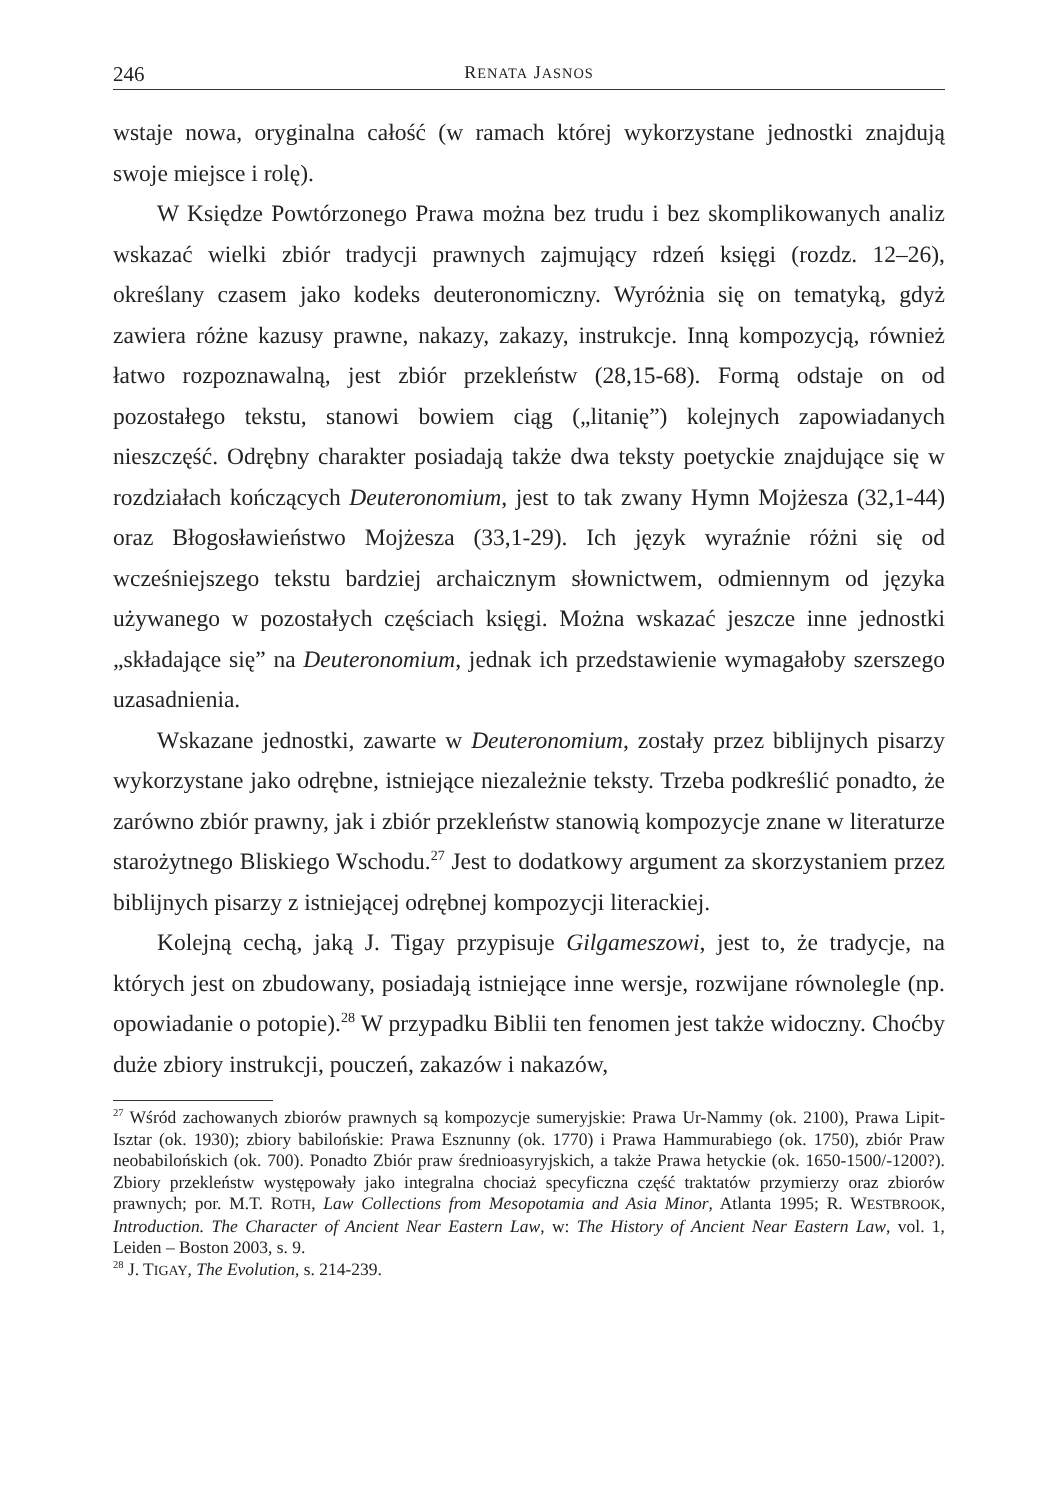246 RENATA JASNOS
wstaje nowa, oryginalna całość (w ramach której wykorzystane jednostki znajdują swoje miejsce i rolę).
W Księdze Powtórzonego Prawa można bez trudu i bez skomplikowanych analiz wskazać wielki zbiór tradycji prawnych zajmujący rdzeń księgi (rozdz. 12–26), określany czasem jako kodeks deuteronomiczny. Wyróżnia się on tematyką, gdyż zawiera różne kazusy prawne, nakazy, zakazy, instrukcje. Inną kompozycją, również łatwo rozpoznawalną, jest zbiór przekleństw (28,15-68). Formą odstaje on od pozostałego tekstu, stanowi bowiem ciąg („litanię”) kolejnych zapowiadanych nieszczęść. Odrębny charakter posiadają także dwa teksty poetyckie znajdujące się w rozdziałach kończących Deuteronomium, jest to tak zwany Hymn Mojżesza (32,1-44) oraz Błogosławieństwo Mojżesza (33,1-29). Ich język wyraźnie różni się od wcześniejszego tekstu bardziej archaicznym słownictwem, odmiennym od języka używanego w pozostałych częściach księgi. Można wskazać jeszcze inne jednostki „składające się” na Deuteronomium, jednak ich przedstawienie wymagałoby szerszego uzasadnienia.
Wskazane jednostki, zawarte w Deuteronomium, zostały przez biblijnych pisarzy wykorzystane jako odrębne, istniejące niezależnie teksty. Trzeba podkreślić ponadto, że zarówno zbiór prawny, jak i zbiór przekleństw stanowią kompozycje znane w literaturze starożytnego Bliskiego Wschodu.<sup>27</sup> Jest to dodatkowy argument za skorzystaniem przez biblijnych pisarzy z istniejącej odrębnej kompozycji literackiej.
Kolejną cechą, jaką J. Tigay przypisuje Gilgameszowi, jest to, że tradycje, na których jest on zbudowany, posiadają istniejące inne wersje, rozwijane równolegle (np. opowiadanie o potopie).<sup>28</sup> W przypadku Biblii ten fenomen jest także widoczny. Choćby duże zbiory instrukcji, pouczeń, zakazów i nakazów,
<sup>27</sup> Wśród zachowanych zbiorów prawnych są kompozycje sumeryjskie: Prawa Ur-Nammy (ok. 2100), Prawa Lipit-Isztar (ok. 1930); zbiory babilońskie: Prawa Esznunny (ok. 1770) i Prawa Hammurabiego (ok. 1750), zbiór Praw neobabilońskich (ok. 700). Ponadto Zbiór praw średnioasyryjskich, a także Prawa hetyckie (ok. 1650-1500/-1200?). Zbiory przekleństw występowały jako integralna chociaż specyficzna część traktatów przymierzy oraz zbiorów prawnych; por. M.T. ROTH, Law Collections from Mesopotamia and Asia Minor, Atlanta 1995; R. WESTBROOK, Introduction. The Character of Ancient Near Eastern Law, w: The History of Ancient Near Eastern Law, vol. 1, Leiden – Boston 2003, s. 9.
<sup>28</sup> J. TIGAY, The Evolution, s. 214-239.